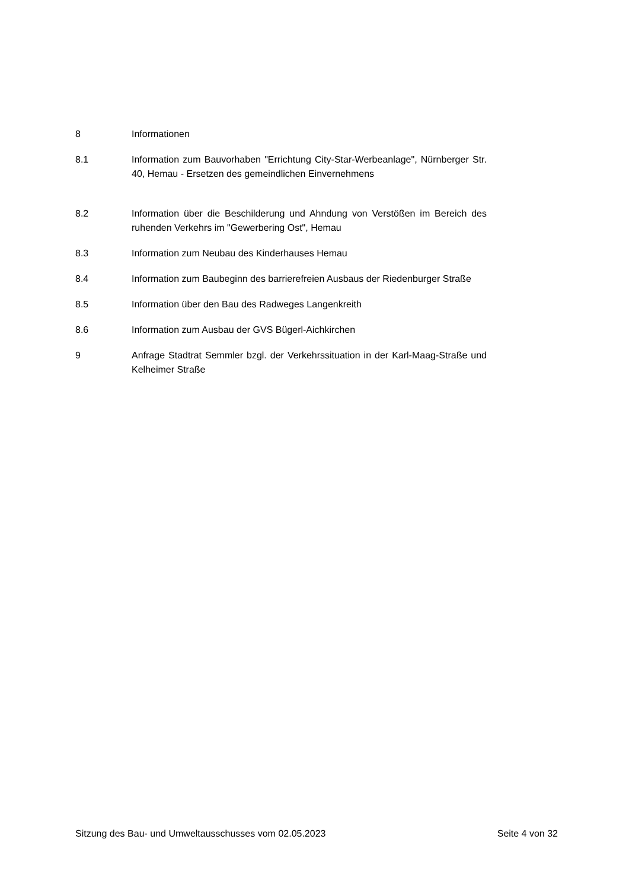8 Informationen
8.1 Information zum Bauvorhaben "Errichtung City-Star-Werbeanlage", Nürnberger Str. 40, Hemau - Ersetzen des gemeindlichen Einvernehmens
8.2 Information über die Beschilderung und Ahndung von Verstößen im Bereich des ruhenden Verkehrs im "Gewerbering Ost", Hemau
8.3 Information zum Neubau des Kinderhauses Hemau
8.4 Information zum Baubeginn des barrierefreien Ausbaus der Riedenburger Straße
8.5 Information über den Bau des Radweges Langenkreith
8.6 Information zum Ausbau der GVS Bügerl-Aichkirchen
9 Anfrage Stadtrat Semmler bzgl. der Verkehrssituation in der Karl-Maag-Straße und Kelheimer Straße
Sitzung des Bau- und Umweltausschusses vom 02.05.2023 Seite 4 von 32